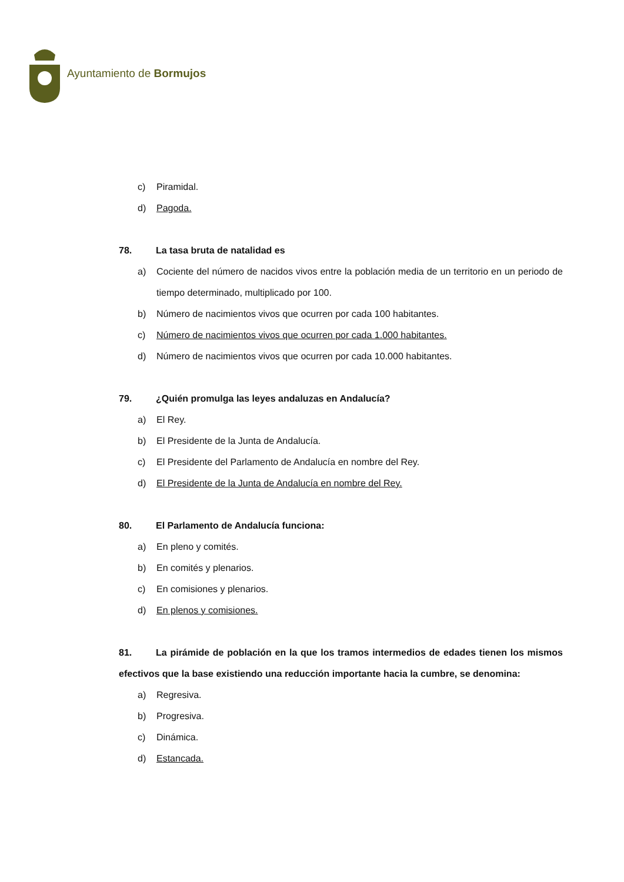Ayuntamiento de Bormujos
c) Piramidal.
d) Pagoda.
78. La tasa bruta de natalidad es
a) Cociente del número de nacidos vivos entre la población media de un territorio en un periodo de tiempo determinado, multiplicado por 100.
b) Número de nacimientos vivos que ocurren por cada 100 habitantes.
c) Número de nacimientos vivos que ocurren por cada 1.000 habitantes.
d) Número de nacimientos vivos que ocurren por cada 10.000 habitantes.
79. ¿Quién promulga las leyes andaluzas en Andalucía?
a) El Rey.
b) El Presidente de la Junta de Andalucía.
c) El Presidente del Parlamento de Andalucía en nombre del Rey.
d) El Presidente de la Junta de Andalucía en nombre del Rey.
80. El Parlamento de Andalucía funciona:
a) En pleno y comités.
b) En comités y plenarios.
c) En comisiones y plenarios.
d) En plenos y comisiones.
81. La pirámide de población en la que los tramos intermedios de edades tienen los mismos efectivos que la base existiendo una reducción importante hacia la cumbre, se denomina:
a) Regresiva.
b) Progresiva.
c) Dinámica.
d) Estancada.